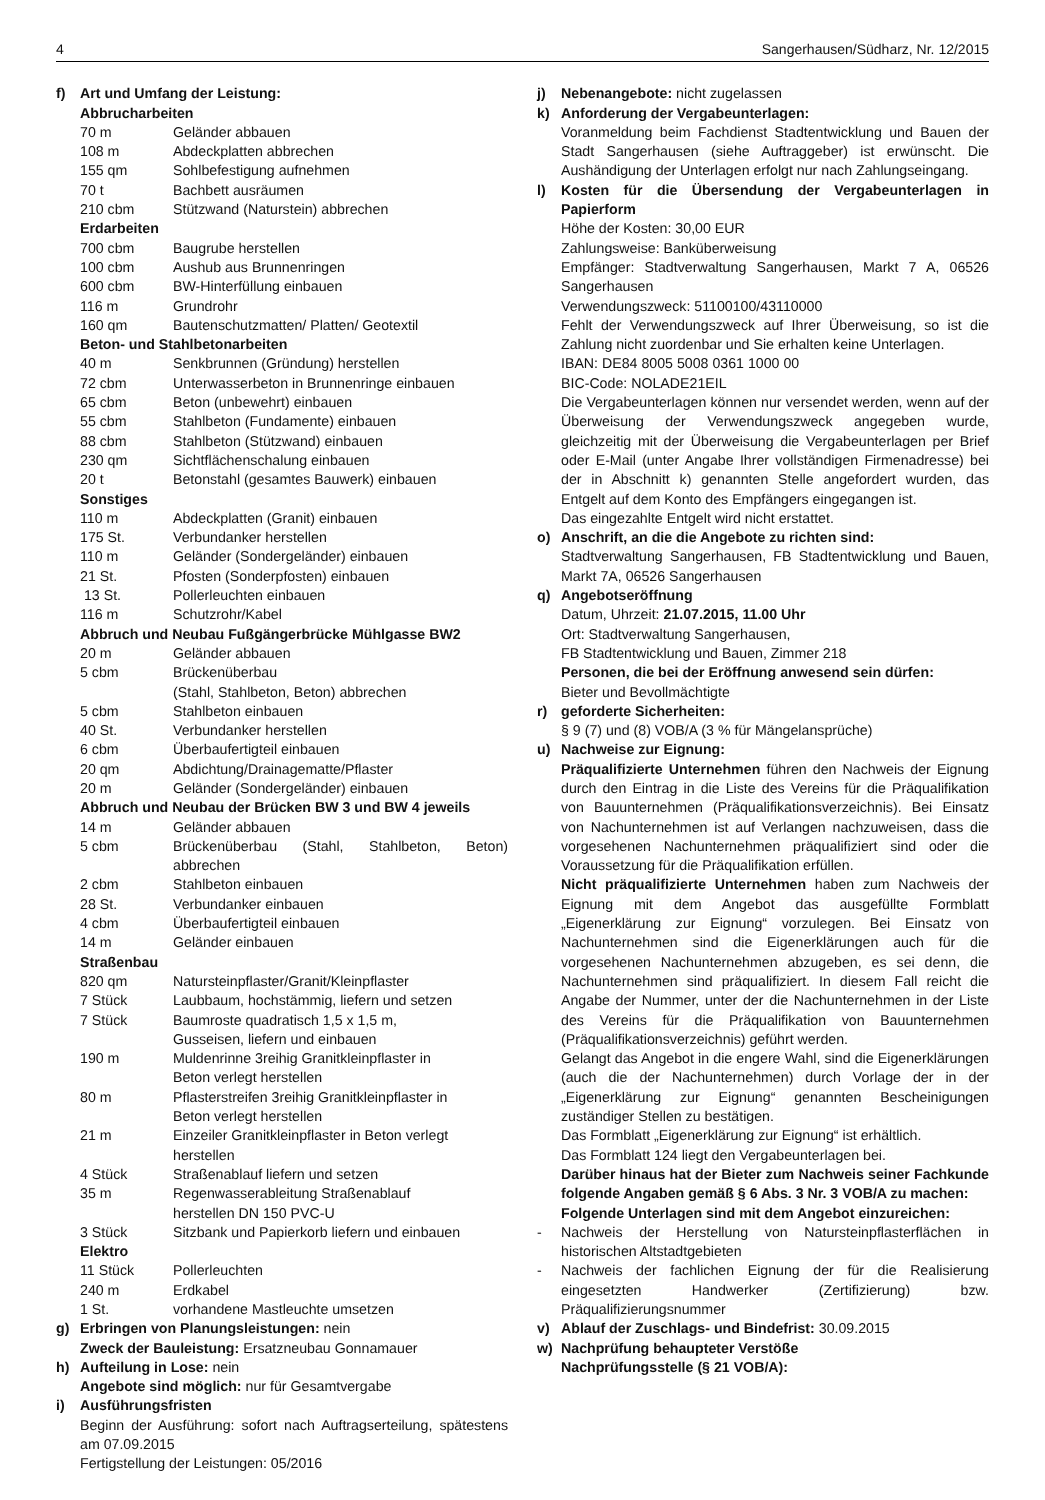4 Sangerhausen/Südharz, Nr. 12/2015
f) Art und Umfang der Leistung:
Abbrucharbeiten
| 70 m | Geländer abbauen |
| 108 m | Abdeckplatten abbrechen |
| 155 qm | Sohlbefestigung aufnehmen |
| 70 t | Bachbett ausräumen |
| 210 cbm | Stützwand (Naturstein) abbrechen |
| Erdarbeiten | |
| 700 cbm | Baugrube herstellen |
| 100 cbm | Aushub aus Brunnenringen |
| 600 cbm | BW-Hinterfüllung einbauen |
| 116 m | Grundrohr |
| 160 qm | Bautenschutzmatten/ Platten/ Geotextil |
| Beton- und Stahlbetonarbeiten | |
| 40 m | Senkbrunnen (Gründung) herstellen |
| 72 cbm | Unterwasserbeton in Brunnenringe einbauen |
| 65 cbm | Beton (unbewehrt) einbauen |
| 55 cbm | Stahlbeton (Fundamente) einbauen |
| 88 cbm | Stahlbeton (Stützwand) einbauen |
| 230 qm | Sichtflächenschalung einbauen |
| 20 t | Betonstahl (gesamtes Bauwerk) einbauen |
| Sonstiges | |
| 110 m | Abdeckplatten (Granit) einbauen |
| 175 St. | Verbundanker herstellen |
| 110 m | Geländer (Sondergeländer) einbauen |
| 21 St. | Pfosten (Sonderpfosten) einbauen |
| 13 St. | Pollerleuchten einbauen |
| 116 m | Schutzrohr/Kabel |
| Abbruch und Neubau Fußgängerbrücke Mühlgasse BW2 | |
| 20 m | Geländer abbauen |
| 5 cbm | Brückenüberbau (Stahl, Stahlbeton, Beton) abbrechen |
| 5 cbm | Stahlbeton einbauen |
| 40 St. | Verbundanker herstellen |
| 6 cbm | Überbaufertigteil einbauen |
| 20 qm | Abdichtung/Drainagematte/Pflaster |
| 20 m | Geländer (Sondergeländer) einbauen |
| Abbruch und Neubau der Brücken BW 3 und BW 4 jeweils | |
| 14 m | Geländer abbauen |
| 5 cbm | Brückenüberbau (Stahl, Stahlbeton, Beton) abbrechen |
| 2 cbm | Stahlbeton einbauen |
| 28 St. | Verbundanker einbauen |
| 4 cbm | Überbaufertigteil einbauen |
| 14 m | Geländer einbauen |
| Straßenbau | |
| 820 qm | Natursteinpflaster/Granit/Kleinpflaster |
| 7 Stück | Laubbaum, hochstämmig, liefern und setzen |
| 7 Stück | Baumroste quadratisch 1,5 x 1,5 m, Gusseisen, liefern und einbauen |
| 190 m | Muldenrinne 3reihig Granitkleinpflaster in Beton verlegt herstellen |
| 80 m | Pflasterstreifen 3reihig Granitkleinpflaster in Beton verlegt herstellen |
| 21 m | Einzeiler Granitkleinpflaster in Beton verlegt herstellen |
| 4 Stück | Straßenablauf liefern und setzen |
| 35 m | Regenwasserableitung Straßenablauf herstellen DN 150 PVC-U |
| 3 Stück | Sitzbank und Papierkorb liefern und einbauen |
| Elektro | |
| 11 Stück | Pollerleuchten |
| 240 m | Erdkabel |
| 1 St. | vorhandene Mastleuchte umsetzen |
g) Erbringen von Planungsleistungen: nein
Zweck der Bauleistung: Ersatzneubau Gonnamauer
h) Aufteilung in Lose: nein
Angebote sind möglich: nur für Gesamtvergabe
i) Ausführungsfristen
Beginn der Ausführung: sofort nach Auftragserteilung, spätestens am 07.09.2015
Fertigstellung der Leistungen: 05/2016
j) Nebenangebote: nicht zugelassen
k) Anforderung der Vergabeunterlagen:
Voranmeldung beim Fachdienst Stadtentwicklung und Bauen der Stadt Sangerhausen (siehe Auftraggeber) ist erwünscht. Die Aushändigung der Unterlagen erfolgt nur nach Zahlungseingang.
l) Kosten für die Übersendung der Vergabeunterlagen in Papierform
Höhe der Kosten: 30,00 EUR
Zahlungsweise: Banküberweisung
Empfänger: Stadtverwaltung Sangerhausen, Markt 7 A, 06526 Sangerhausen
Verwendungszweck: 51100100/43110000
Fehlt der Verwendungszweck auf Ihrer Überweisung, so ist die Zahlung nicht zuordenbar und Sie erhalten keine Unterlagen.
IBAN: DE84 8005 5008 0361 1000 00
BIC-Code: NOLADE21EIL
Die Vergabeunterlagen können nur versendet werden, wenn auf der Überweisung der Verwendungszweck angegeben wurde, gleichzeitig mit der Überweisung die Vergabeunterlagen per Brief oder E-Mail (unter Angabe Ihrer vollständigen Firmenadresse) bei der in Abschnitt k) genannten Stelle angefordert wurden, das Entgelt auf dem Konto des Empfängers eingegangen ist.
Das eingezahlte Entgelt wird nicht erstattet.
o) Anschrift, an die die Angebote zu richten sind:
Stadtverwaltung Sangerhausen, FB Stadtentwicklung und Bauen, Markt 7A, 06526 Sangerhausen
q) Angebotseröffnung
Datum, Uhrzeit: 21.07.2015, 11.00 Uhr
Ort: Stadtverwaltung Sangerhausen,
FB Stadtentwicklung und Bauen, Zimmer 218
Personen, die bei der Eröffnung anwesend sein dürfen:
Bieter und Bevollmächtigte
r) geforderte Sicherheiten:
§ 9 (7) und (8) VOB/A (3 % für Mängelansprüche)
u) Nachweise zur Eignung:
Präqualifizierte Unternehmen führen den Nachweis der Eignung durch den Eintrag in die Liste des Vereins für die Präqualifikation von Bauunternehmen (Präqualifikationsverzeichnis). Bei Einsatz von Nachunternehmen ist auf Verlangen nachzuweisen, dass die vorgesehenen Nachunternehmen präqualifiziert sind oder die Voraussetzung für die Präqualifikation erfüllen.
Nicht präqualifizierte Unternehmen haben zum Nachweis der Eignung mit dem Angebot das ausgefüllte Formblatt „Eigenerklärung zur Eignung“ vorzulegen. Bei Einsatz von Nachunternehmen sind die Eigenerklärungen auch für die vorgesehenen Nachunternehmen abzugeben, es sei denn, die Nachunternehmen sind präqualifiziert. In diesem Fall reicht die Angabe der Nummer, unter der die Nachunternehmen in der Liste des Vereins für die Präqualifikation von Bauunternehmen (Präqualifikationsverzeichnis) geführt werden.
Gelangt das Angebot in die engere Wahl, sind die Eigenerklärungen (auch die der Nachunternehmen) durch Vorlage der in der „Eigenerklärung zur Eignung“ genannten Bescheinigungen zuständiger Stellen zu bestätigen.
Das Formblatt „Eigenerklärung zur Eignung“ ist erhältlich.
Das Formblatt 124 liegt den Vergabeunterlagen bei.
Darüber hinaus hat der Bieter zum Nachweis seiner Fachkunde folgende Angaben gemäß § 6 Abs. 3 Nr. 3 VOB/A zu machen:
Folgende Unterlagen sind mit dem Angebot einzureichen:
- Nachweis der Herstellung von Natursteinpflasterflächen in historischen Altstadtgebieten
- Nachweis der fachlichen Eignung der für die Realisierung eingesetzten Handwerker (Zertifizierung) bzw. Präqualifizierungsnummer
v) Ablauf der Zuschlags- und Bindefrist: 30.09.2015
w) Nachprüfung behaupteter Verstöße
Nachprüfungsstelle (§ 21 VOB/A):